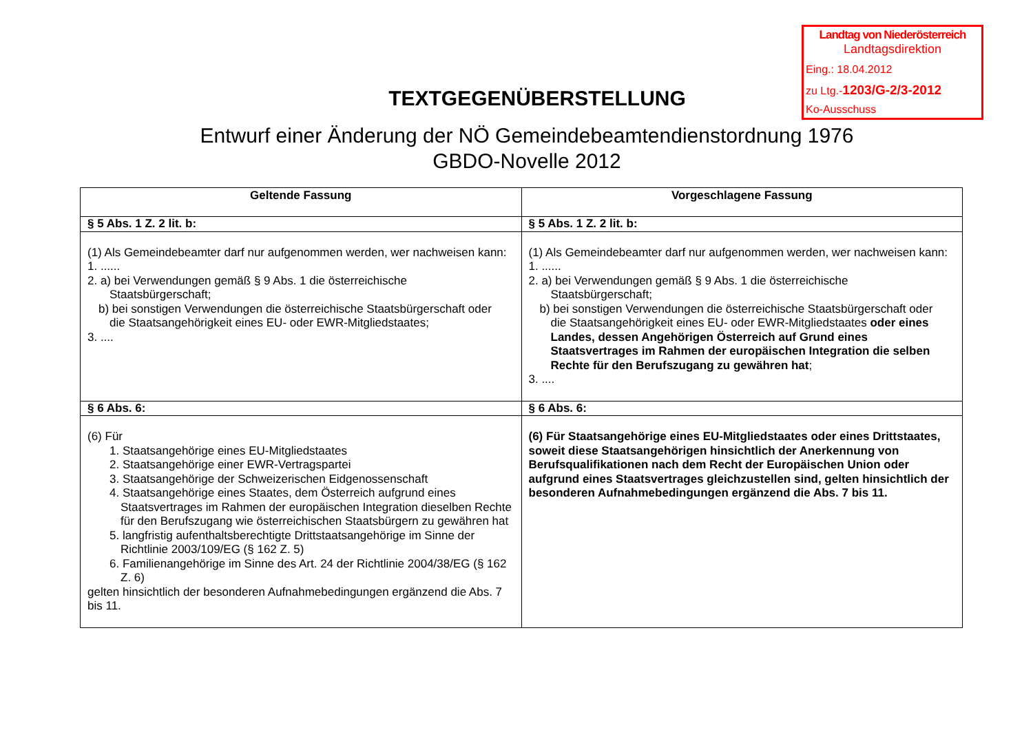Landtag von Niederösterreich
Landtagsdirektion
Eing.: 18.04.2012
zu Ltg.-1203/G-2/3-2012
Ko-Ausschuss
TEXTGEGENÜBERSTELLUNG
Entwurf einer Änderung der NÖ Gemeindebeamtendienstordnung 1976
GBDO-Novelle 2012
| Geltende Fassung | Vorgeschlagene Fassung |
| --- | --- |
| § 5 Abs. 1 Z. 2 lit. b: | § 5 Abs. 1 Z. 2 lit. b: |
| (1) Als Gemeindebeamter darf nur aufgenommen werden, wer nachweisen kann: 1. ...... 2. a) bei Verwendungen gemäß § 9 Abs. 1 die österreichische Staatsbürgerschaft; b) bei sonstigen Verwendungen die österreichische Staatsbürgerschaft oder die Staatsangehörigkeit eines EU- oder EWR-Mitgliedstaates; 3. .... | (1) Als Gemeindebeamter darf nur aufgenommen werden, wer nachweisen kann: 1. ...... 2. a) bei Verwendungen gemäß § 9 Abs. 1 die österreichische Staatsbürgerschaft; b) bei sonstigen Verwendungen die österreichische Staatsbürgerschaft oder die Staatsangehörigkeit eines EU- oder EWR-Mitgliedstaates oder eines Landes, dessen Angehörigen Österreich auf Grund eines Staatsvertrages im Rahmen der europäischen Integration die selben Rechte für den Berufszugang zu gewähren hat ; 3. .... |
| § 6 Abs. 6: | § 6 Abs. 6: |
| (6) Für 1. Staatsangehörige eines EU-Mitgliedstaates 2. Staatsangehörige einer EWR-Vertragspartei 3. Staatsangehörige der Schweizerischen Eidgenossenschaft 4. Staatsangehörige eines Staates, dem Österreich aufgrund eines Staatsvertrages im Rahmen der europäischen Integration dieselben Rechte für den Berufszugang wie österreichischen Staatsbürgern zu gewähren hat 5. langfristig aufenthaltsberechtigte Drittstaatsangehörige im Sinne der Richtlinie 2003/109/EG (§ 162 Z. 5) 6. Familienangehörige im Sinne des Art. 24 der Richtlinie 2004/38/EG (§ 162 Z. 6) gelten hinsichtlich der besonderen Aufnahmebedingungen ergänzend die Abs. 7 bis 11. | (6) Für Staatsangehörige eines EU-Mitgliedstaates oder eines Drittstaates, soweit diese Staatsangehörigen hinsichtlich der Anerkennung von Berufsqualifikationen nach dem Recht der Europäischen Union oder aufgrund eines Staatsvertrages gleichzustellen sind, gelten hinsichtlich der besonderen Aufnahmebedingungen ergänzend die Abs. 7 bis 11. |